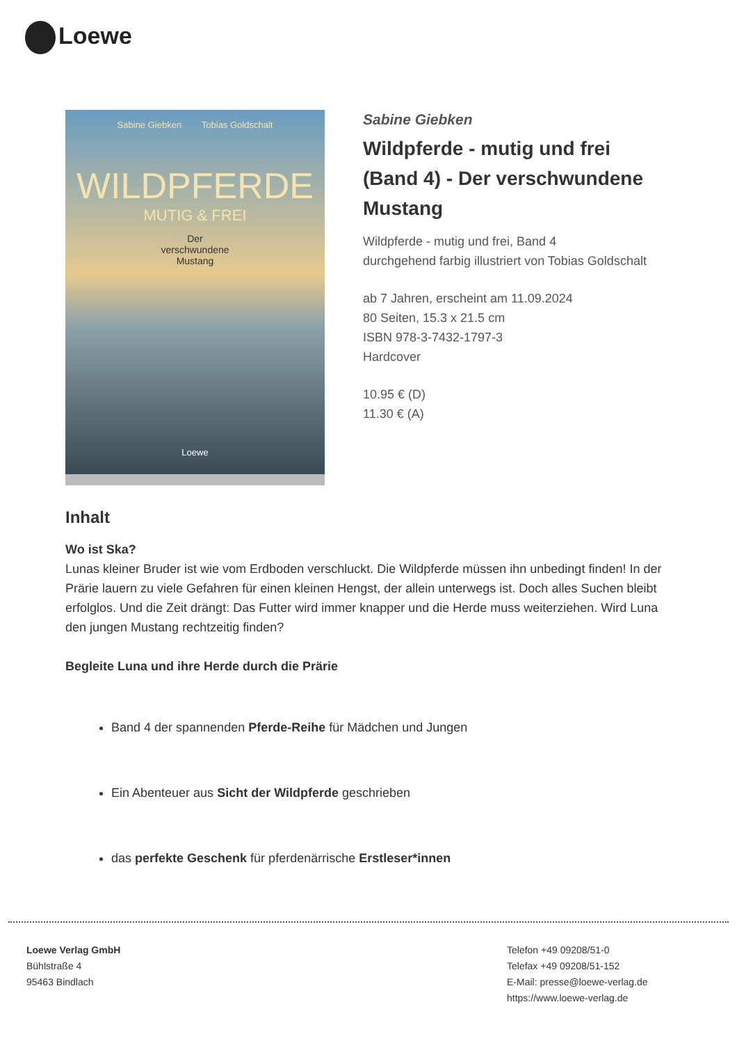Loewe
Sabine Giebken Tobias Goldschalt
WILDPFERDE
MUTIG & FREI
Der
verschwundene
Mustang
Loewe
Sabine Giebken
Wildpferde - mutig und frei (Band 4) - Der verschwundene Mustang
Wildpferde - mutig und frei, Band 4
durchgehend farbig illustriert von Tobias Goldschalt
ab 7 Jahren, erscheint am 11.09.2024
80 Seiten, 15.3 x 21.5 cm
ISBN 978-3-7432-1797-3
Hardcover
10.95 € (D)
11.30 € (A)
Inhalt
Wo ist Ska?
Lunas kleiner Bruder ist wie vom Erdboden verschluckt. Die Wildpferde müssen ihn unbedingt finden! In der Prärie lauern zu viele Gefahren für einen kleinen Hengst, der allein unterwegs ist. Doch alles Suchen bleibt erfolglos. Und die Zeit drängt: Das Futter wird immer knapper und die Herde muss weiterziehen. Wird Luna den jungen Mustang rechtzeitig finden?
Begleite Luna und ihre Herde durch die Prärie
Band 4 der spannenden Pferde-Reihe für Mädchen und Jungen
Ein Abenteuer aus Sicht der Wildpferde geschrieben
das perfekte Geschenk für pferdenärrische Erstleser*innen
Loewe Verlag GmbH
Bühlstraße 4
95463 Bindlach
Telefon +49 09208/51-0
Telefax +49 09208/51-152
E-Mail: presse@loewe-verlag.de
https://www.loewe-verlag.de